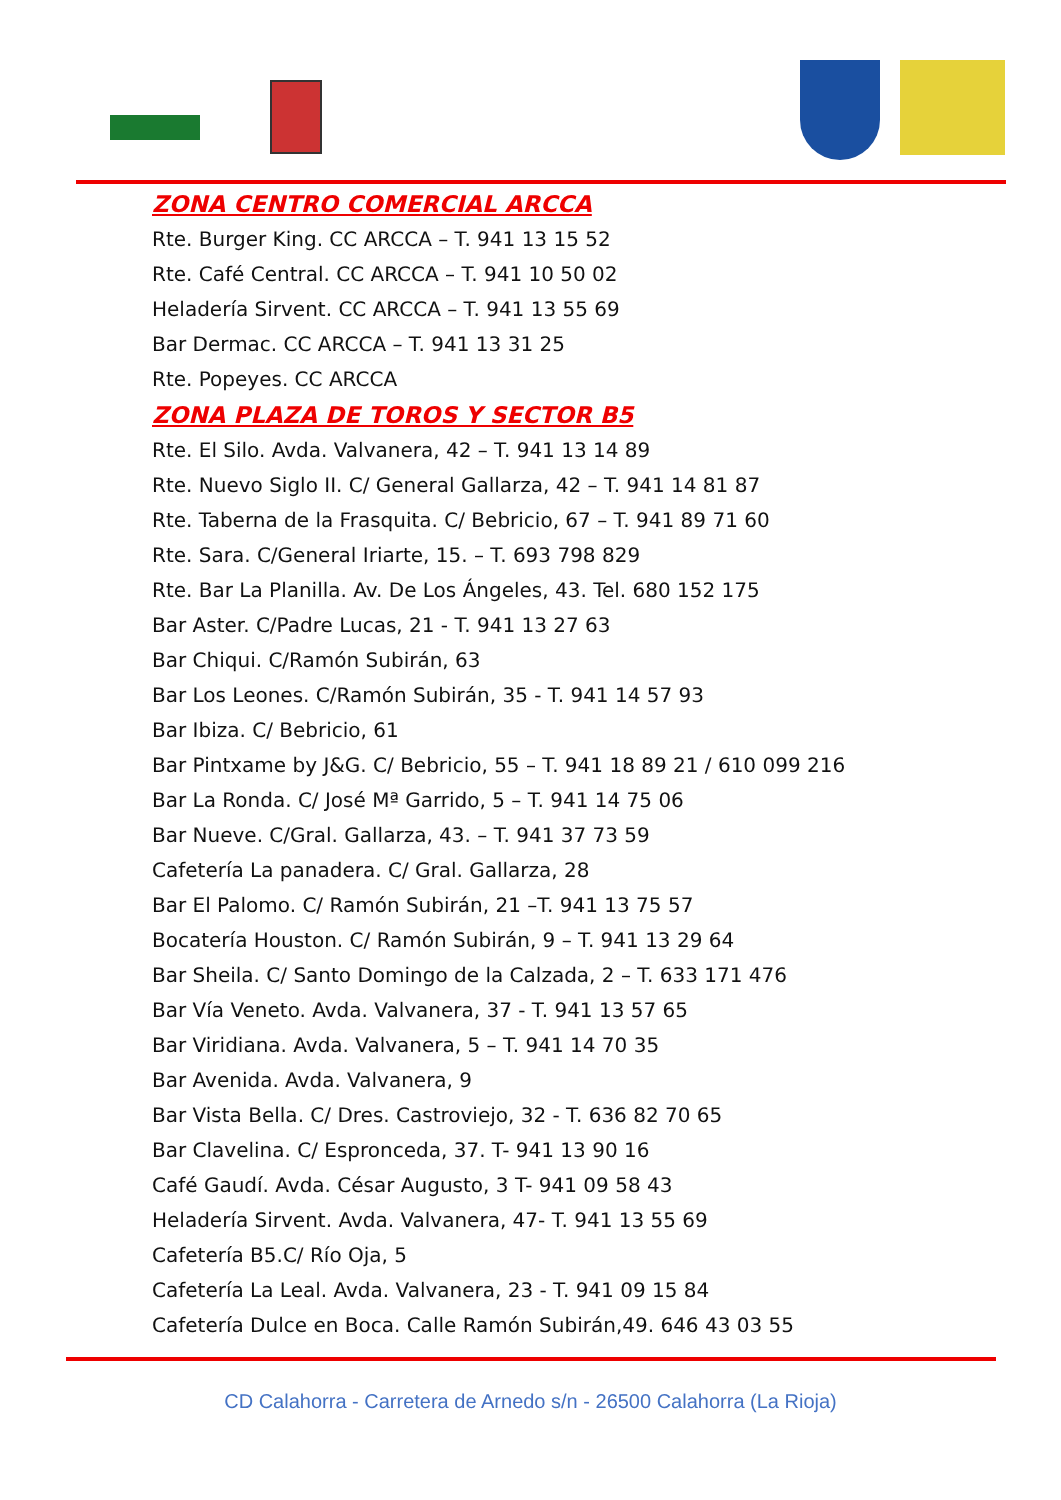ZONA CENTRO COMERCIAL ARCCA
Rte. Burger King. CC ARCCA – T. 941 13 15 52
Rte. Café Central. CC ARCCA – T. 941 10 50 02
Heladería Sirvent. CC ARCCA – T. 941 13 55 69
Bar Dermac. CC ARCCA – T. 941 13 31 25
Rte. Popeyes. CC ARCCA
ZONA PLAZA DE TOROS Y SECTOR B5
Rte. El Silo. Avda. Valvanera, 42 – T. 941 13 14 89
Rte. Nuevo Siglo II. C/ General Gallarza, 42 – T. 941 14 81 87
Rte. Taberna de la Frasquita. C/ Bebricio, 67 – T. 941 89 71 60
Rte. Sara. C/General Iriarte, 15. – T. 693 798 829
Rte. Bar La Planilla. Av. De Los Ángeles, 43. Tel. 680 152 175
Bar Aster. C/Padre Lucas, 21 - T. 941 13 27 63
Bar Chiqui. C/Ramón Subirán, 63
Bar Los Leones. C/Ramón Subirán, 35 - T. 941 14 57 93
Bar Ibiza. C/ Bebricio, 61
Bar Pintxame by J&G. C/ Bebricio, 55 – T. 941 18 89 21 / 610 099 216
Bar La Ronda. C/ José Mª Garrido, 5 – T. 941 14 75 06
Bar Nueve. C/Gral. Gallarza, 43. – T. 941 37 73 59
Cafetería La panadera. C/ Gral. Gallarza, 28
Bar El Palomo. C/ Ramón Subirán, 21 –T. 941 13 75 57
Bocatería Houston. C/ Ramón Subirán, 9 – T. 941 13 29 64
Bar Sheila. C/ Santo Domingo de la Calzada, 2 – T. 633 171 476
Bar Vía Veneto. Avda. Valvanera, 37 - T. 941 13 57 65
Bar Viridiana. Avda. Valvanera, 5 – T. 941 14 70 35
Bar Avenida. Avda. Valvanera, 9
Bar Vista Bella. C/ Dres. Castroviejo, 32 - T. 636 82 70 65
Bar Clavelina. C/ Espronceda, 37. T- 941 13 90 16
Café Gaudí. Avda. César Augusto, 3 T- 941 09 58 43
Heladería Sirvent. Avda. Valvanera, 47- T. 941 13 55 69
Cafetería B5.C/ Río Oja, 5
Cafetería La Leal. Avda. Valvanera, 23 - T. 941 09 15 84
Cafetería Dulce en Boca. Calle Ramón Subirán,49. 646 43 03 55
CD Calahorra - Carretera de Arnedo s/n - 26500 Calahorra (La Rioja)